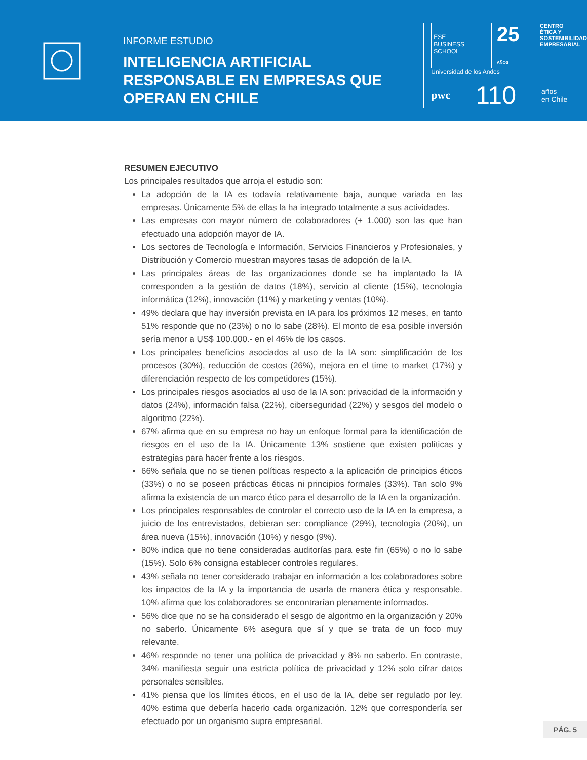INFORME ESTUDIO
INTELIGENCIA ARTIFICIAL RESPONSABLE EN EMPRESAS QUE OPERAN EN CHILE
ESE
BUSINESS SCHOOL
25 AÑOS
CENTRO
ÉTICA Y
SOSTENIBILIDAD
EMPRESARIAL
Universidad de los Andes
pwc 110 años
en Chile
RESUMEN EJECUTIVO
Los principales resultados que arroja el estudio son:
La adopción de la IA es todavía relativamente baja, aunque variada en las empresas. Únicamente 5% de ellas la ha integrado totalmente a sus actividades.
Las empresas con mayor número de colaboradores (+ 1.000) son las que han efectuado una adopción mayor de IA.
Los sectores de Tecnología e Información, Servicios Financieros y Profesionales, y Distribución y Comercio muestran mayores tasas de adopción de la IA.
Las principales áreas de las organizaciones donde se ha implantado la IA corresponden a la gestión de datos (18%), servicio al cliente (15%), tecnología informática (12%), innovación (11%) y marketing y ventas (10%).
49% declara que hay inversión prevista en IA para los próximos 12 meses, en tanto 51% responde que no (23%) o no lo sabe (28%). El monto de esa posible inversión sería menor a US$ 100.000.- en el 46% de los casos.
Los principales beneficios asociados al uso de la IA son: simplificación de los procesos (30%), reducción de costos (26%), mejora en el time to market (17%) y diferenciación respecto de los competidores (15%).
Los principales riesgos asociados al uso de la IA son: privacidad de la información y datos (24%), información falsa (22%), ciberseguridad (22%) y sesgos del modelo o algoritmo (22%).
67% afirma que en su empresa no hay un enfoque formal para la identificación de riesgos en el uso de la IA. Únicamente 13% sostiene que existen políticas y estrategias para hacer frente a los riesgos.
66% señala que no se tienen políticas respecto a la aplicación de principios éticos (33%) o no se poseen prácticas éticas ni principios formales (33%). Tan solo 9% afirma la existencia de un marco ético para el desarrollo de la IA en la organización.
Los principales responsables de controlar el correcto uso de la IA en la empresa, a juicio de los entrevistados, debieran ser: compliance (29%), tecnología (20%), un área nueva (15%), innovación (10%) y riesgo (9%).
80% indica que no tiene consideradas auditorías para este fin (65%) o no lo sabe (15%). Solo 6% consigna establecer controles regulares.
43% señala no tener considerado trabajar en información a los colaboradores sobre los impactos de la IA y la importancia de usarla de manera ética y responsable. 10% afirma que los colaboradores se encontrarían plenamente informados.
56% dice que no se ha considerado el sesgo de algoritmo en la organización y 20% no saberlo. Únicamente 6% asegura que sí y que se trata de un foco muy relevante.
46% responde no tener una política de privacidad y 8% no saberlo. En contraste, 34% manifiesta seguir una estricta política de privacidad y 12% solo cifrar datos personales sensibles.
41% piensa que los límites éticos, en el uso de la IA, debe ser regulado por ley. 40% estima que debería hacerlo cada organización. 12% que correspondería ser efectuado por un organismo supra empresarial.
PÁG. 5